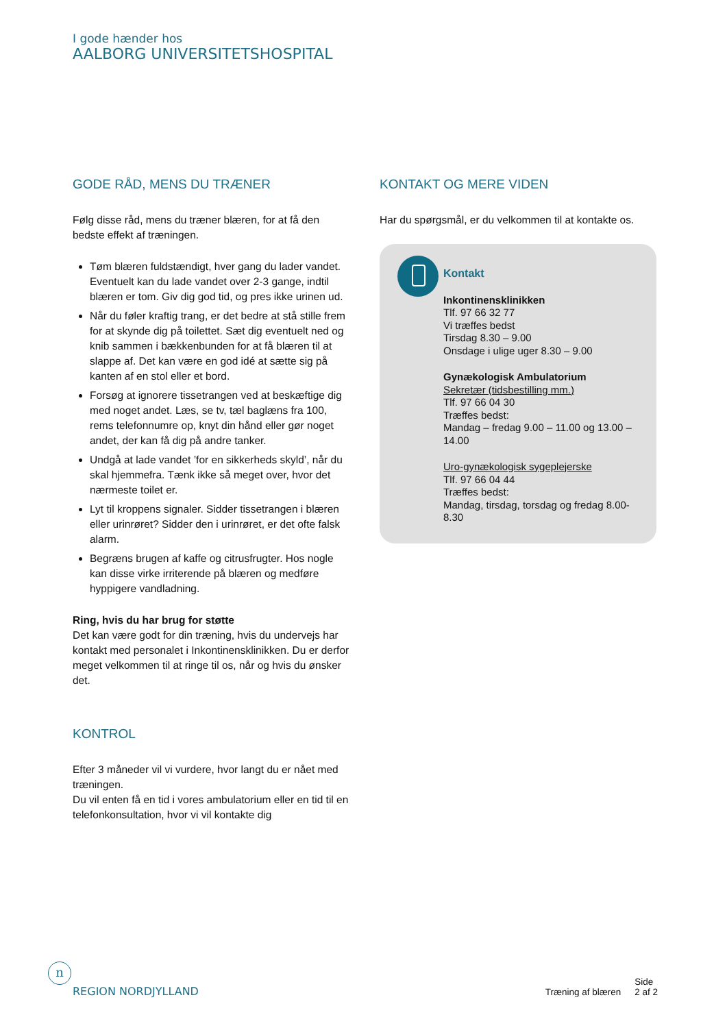I gode hænder hos
AALBORG UNIVERSITETSHOSPITAL
GODE RÅD, MENS DU TRÆNER
Følg disse råd, mens du træner blæren, for at få den bedste effekt af træningen.
Tøm blæren fuldstændigt, hver gang du lader vandet. Eventuelt kan du lade vandet over 2-3 gange, indtil blæren er tom. Giv dig god tid, og pres ikke urinen ud.
Når du føler kraftig trang, er det bedre at stå stille frem for at skynde dig på toilettet. Sæt dig eventuelt ned og knib sammen i bækkenbunden for at få blæren til at slappe af. Det kan være en god idé at sætte sig på kanten af en stol eller et bord.
Forsøg at ignorere tissetrangen ved at beskæftige dig med noget andet. Læs, se tv, tæl baglæns fra 100, rems telefonnumre op, knyt din hånd eller gør noget andet, der kan få dig på andre tanker.
Undgå at lade vandet ’for en sikkerheds skyld’, når du skal hjemmefra. Tænk ikke så meget over, hvor det nærmeste toilet er.
Lyt til kroppens signaler. Sidder tissetrangen i blæren eller urinrøret? Sidder den i urinrøret, er det ofte falsk alarm.
Begræns brugen af kaffe og citrusfrugter. Hos nogle kan disse virke irriterende på blæren og medføre hyppigere vandladning.
Ring, hvis du har brug for støtte
Det kan være godt for din træning, hvis du undervejs har kontakt med personalet i Inkontinensklinikken. Du er derfor meget velkommen til at ringe til os, når og hvis du ønsker det.
KONTROL
Efter 3 måneder vil vi vurdere, hvor langt du er nået med træningen.
Du vil enten få en tid i vores ambulatorium eller en tid til en telefonkonsultation, hvor vi vil kontakte dig
KONTAKT OG MERE VIDEN
Har du spørgsmål, er du velkommen til at kontakte os.
Kontakt
Inkontinensklinikken
Tlf. 97 66 32 77
Vi træffes bedst
Tirsdag 8.30 – 9.00
Onsdage i ulige uger 8.30 – 9.00
Gynækologisk Ambulatorium
Sekretær (tidsbestilling mm.)
Tlf. 97 66 04 30
Træffes bedst:
Mandag – fredag 9.00 – 11.00 og 13.00 – 14.00
Uro-gynækologisk sygeplejerske
Tlf. 97 66 04 44
Træffes bedst:
Mandag, tirsdag, torsdag og fredag 8.00-8.30
n
REGION NORDJYLLAND
Træning af blæren Side
2 af 2